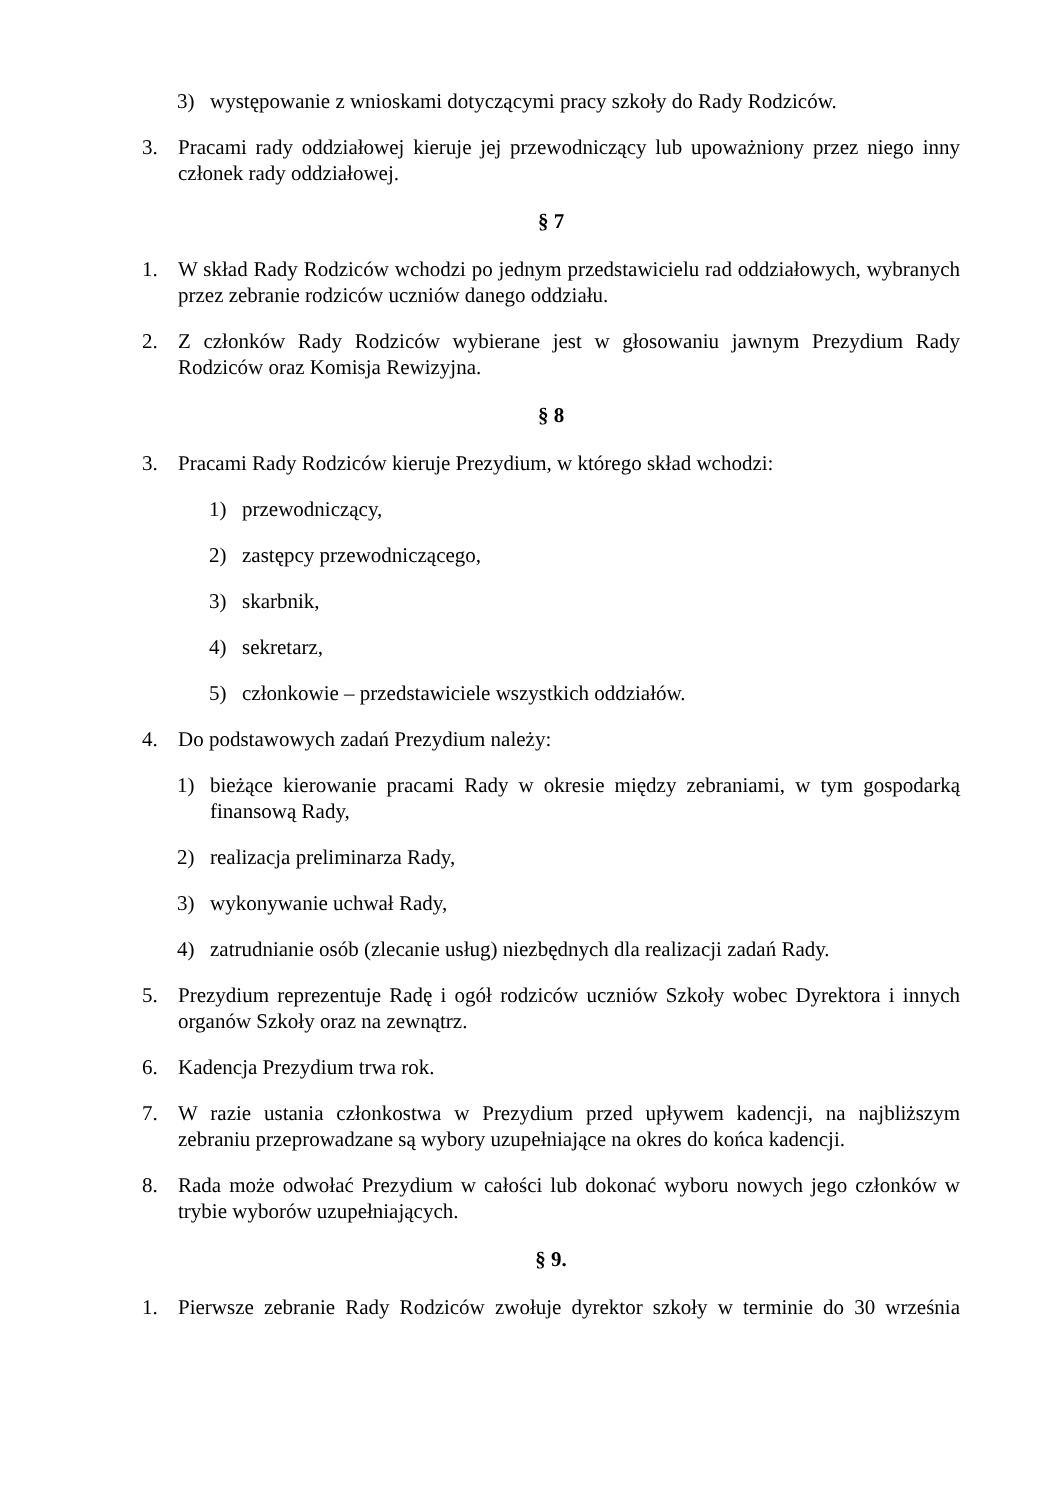3) występowanie z wnioskami dotyczącymi pracy szkoły do Rady Rodziców.
3. Pracami rady oddziałowej kieruje jej przewodniczący lub upoważniony przez niego inny członek rady oddziałowej.
§ 7
1. W skład Rady Rodziców wchodzi po jednym przedstawicielu rad oddziałowych, wybranych przez zebranie rodziców uczniów danego oddziału.
2. Z członków Rady Rodziców wybierane jest w głosowaniu jawnym Prezydium Rady Rodziców oraz Komisja Rewizyjna.
§ 8
3. Pracami Rady Rodziców kieruje Prezydium, w którego skład wchodzi:
1) przewodniczący,
2) zastępcy przewodniczącego,
3) skarbnik,
4) sekretarz,
5) członkowie – przedstawiciele wszystkich oddziałów.
4. Do podstawowych zadań Prezydium należy:
1) bieżące kierowanie pracami Rady w okresie między zebraniami, w tym gospodarką finansową Rady,
2) realizacja preliminarza Rady,
3) wykonywanie uchwał Rady,
4) zatrudnianie osób (zlecanie usług) niezbędnych dla realizacji zadań Rady.
5. Prezydium reprezentuje Radę i ogół rodziców uczniów Szkoły wobec Dyrektora i innych organów Szkoły oraz na zewnątrz.
6. Kadencja Prezydium trwa rok.
7. W razie ustania członkostwa w Prezydium przed upływem kadencji, na najbliższym zebraniu przeprowadzane są wybory uzupełniające na okres do końca kadencji.
8. Rada może odwołać Prezydium w całości lub dokonać wyboru nowych jego członków w trybie wyborów uzupełniających.
§ 9.
1. Pierwsze zebranie Rady Rodziców zwołuje dyrektor szkoły w terminie do 30 września